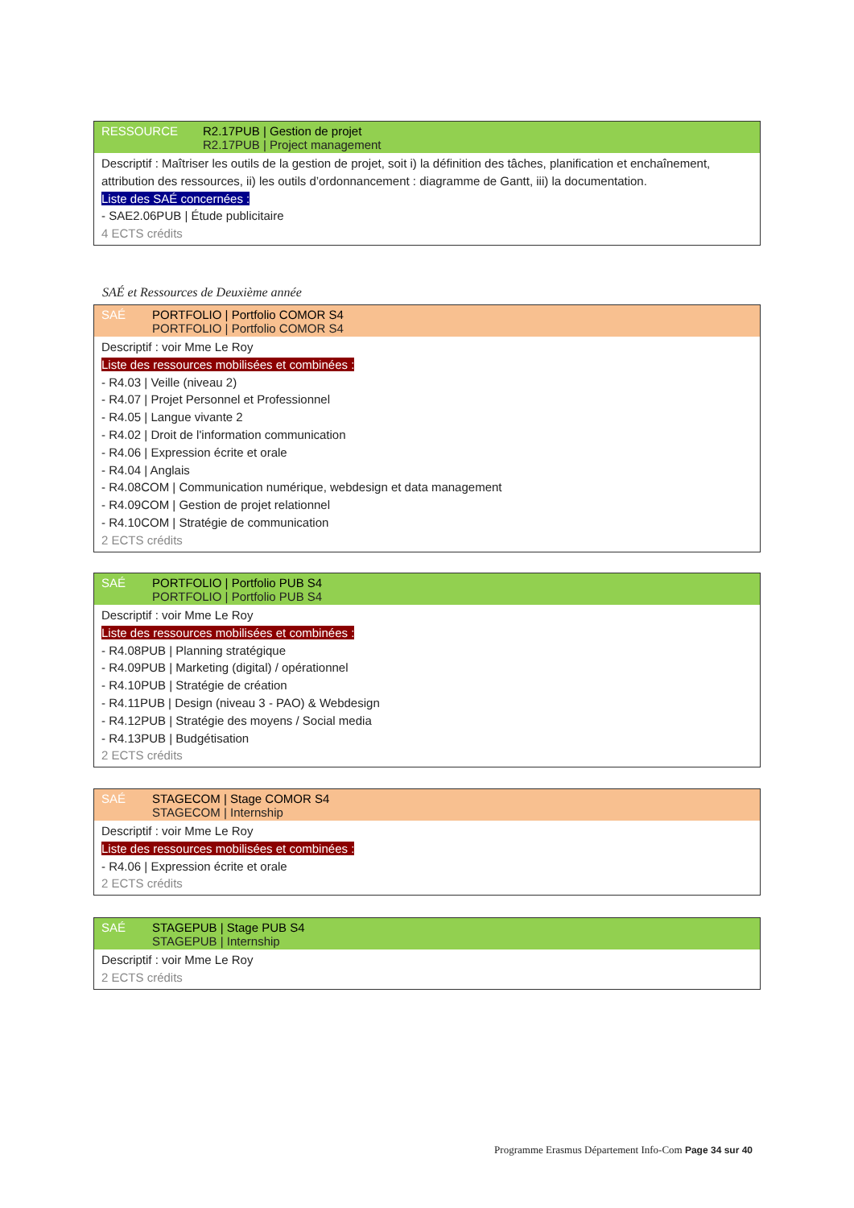RESSOURCE R2.17PUB | Gestion de projet
R2.17PUB | Project management
Descriptif : Maîtriser les outils de la gestion de projet, soit i) la définition des tâches, planification et enchaînement, attribution des ressources, ii) les outils d’ordonnancement : diagramme de Gantt, iii) la documentation.
Liste des SAÉ concernées :
- SAE2.06PUB | Étude publicitaire
4 ECTS crédits
SAÉ et Ressources de Deuxième année
SAÉ PORTFOLIO | Portfolio COMOR S4
PORTFOLIO | Portfolio COMOR S4
Descriptif : voir Mme Le Roy
Liste des ressources mobilisées et combinées :
- R4.03 | Veille (niveau 2)
- R4.07 | Projet Personnel et Professionnel
- R4.05 | Langue vivante 2
- R4.02 | Droit de l'information communication
- R4.06 | Expression écrite et orale
- R4.04 | Anglais
- R4.08COM | Communication numérique, webdesign et data management
- R4.09COM | Gestion de projet relationnel
- R4.10COM | Stratégie de communication
2 ECTS crédits
SAÉ PORTFOLIO | Portfolio PUB S4
PORTFOLIO | Portfolio PUB S4
Descriptif : voir Mme Le Roy
Liste des ressources mobilisées et combinées :
- R4.08PUB | Planning stratégique
- R4.09PUB | Marketing (digital) / opérationnel
- R4.10PUB | Stratégie de création
- R4.11PUB | Design (niveau 3 - PAO) & Webdesign
- R4.12PUB | Stratégie des moyens / Social media
- R4.13PUB | Budgétisation
2 ECTS crédits
SAÉ STAGECOM | Stage COMOR S4
STAGECOM | Internship
Descriptif : voir Mme Le Roy
Liste des ressources mobilisées et combinées :
- R4.06 | Expression écrite et orale
2 ECTS crédits
SAÉ STAGEPUB | Stage PUB S4
STAGEPUB | Internship
Descriptif : voir Mme Le Roy
2 ECTS crédits
Programme Erasmus Département Info-Com Page 34 sur 40